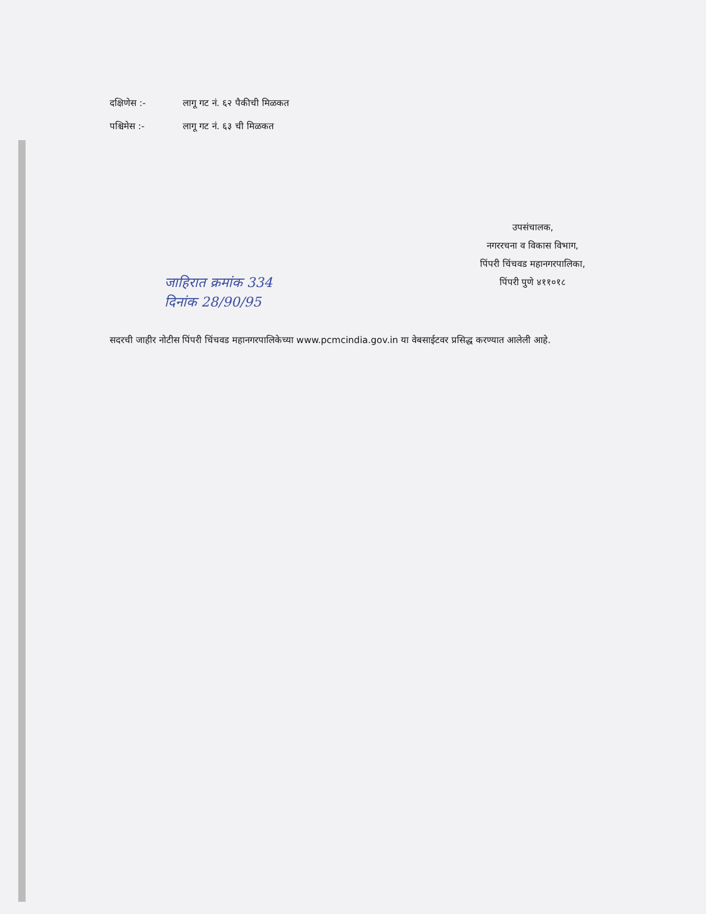दक्षिणेस :- लागू गट नं. ६२ पैकीची मिळकत
पश्चिमेस :- लागू गट नं. ६३ ची मिळकत
उपसंचालक,
नगररचना व विकास विभाग,
पिंपरी चिंचवड महानगरपालिका,
पिंपरी पुणे ४११०१८
जाहिरात क्रमांक 334
दिनांक 28/90/95
सदरची जाहीर नोटीस पिंपरी चिंचवड महानगरपालिकेच्या www.pcmcindia.gov.in या वेबसाईटवर प्रसिद्ध करण्यात आलेली आहे.